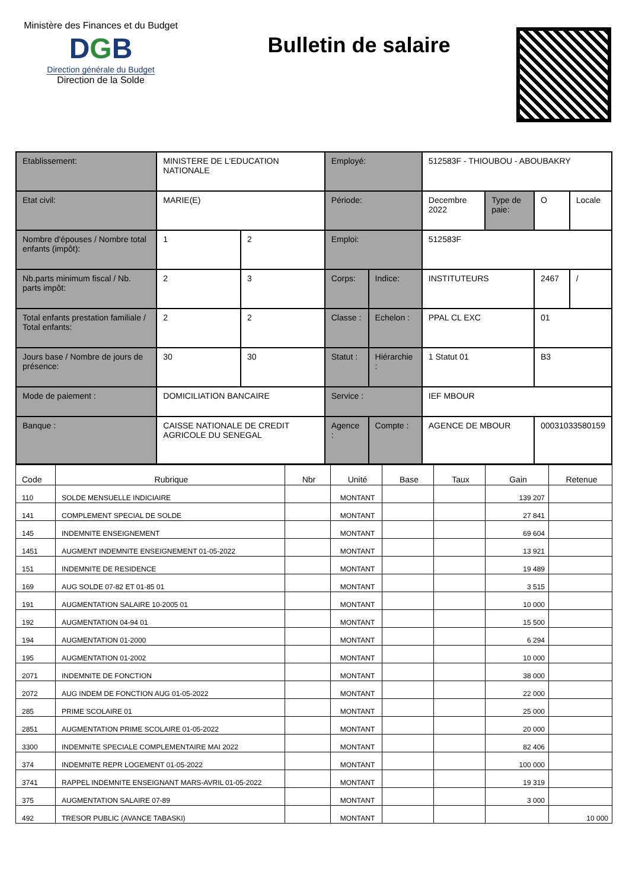Ministère des Finances et du Budget
DGB
Direction générale du Budget
Direction de la Solde
Bulletin de salaire
| Etablissement: | MINISTERE DE L'EDUCATION NATIONALE | | Employé: | | 512583F - THIOUBOU - ABOUBAKRY | | | |
| Etat civil: | MARIE(E) | | Période: | | Decembre 2022 | Type de paie: | O | Locale |
| Nombre d'épouses / Nombre total enfants (impôt): | 1 | 2 | Emploi: | | 512583F | | | |
| Nb.parts minimum fiscal / Nb. parts impôt: | 2 | 3 | Corps: | Indice: | INSTITUTEURS | | 2467 | / |
| Total enfants prestation familiale / Total enfants: | 2 | 2 | Classe : | Echelon : | PPAL CL EXC | | 01 | |
| Jours base / Nombre de jours de présence: | 30 | 30 | Statut : | Hiérarchie : | 1 Statut 01 | | B3 | |
| Mode de paiement : | DOMICILIATION BANCAIRE | | Service : | | IEF MBOUR | | | |
| Banque : | CAISSE NATIONALE DE CREDIT AGRICOLE DU SENEGAL | | Agence : | Compte : | AGENCE DE MBOUR | | 00031033580159 | |
| Code | Rubrique | Nbr | Unité | Base | Taux | Gain | Retenue |
| --- | --- | --- | --- | --- | --- | --- | --- |
| 110 | SOLDE MENSUELLE INDICIAIRE | | MONTANT | | | 139 207 | |
| 141 | COMPLEMENT SPECIAL DE SOLDE | | MONTANT | | | 27 841 | |
| 145 | INDEMNITE ENSEIGNEMENT | | MONTANT | | | 69 604 | |
| 1451 | AUGMENT INDEMNITE ENSEIGNEMENT 01-05-2022 | | MONTANT | | | 13 921 | |
| 151 | INDEMNITE DE RESIDENCE | | MONTANT | | | 19 489 | |
| 169 | AUG SOLDE 07-82 ET 01-85 01 | | MONTANT | | | 3 515 | |
| 191 | AUGMENTATION SALAIRE 10-2005 01 | | MONTANT | | | 10 000 | |
| 192 | AUGMENTATION 04-94 01 | | MONTANT | | | 15 500 | |
| 194 | AUGMENTATION 01-2000 | | MONTANT | | | 6 294 | |
| 195 | AUGMENTATION 01-2002 | | MONTANT | | | 10 000 | |
| 2071 | INDEMNITE DE FONCTION | | MONTANT | | | 38 000 | |
| 2072 | AUG INDEM DE FONCTION AUG 01-05-2022 | | MONTANT | | | 22 000 | |
| 285 | PRIME SCOLAIRE 01 | | MONTANT | | | 25 000 | |
| 2851 | AUGMENTATION PRIME SCOLAIRE 01-05-2022 | | MONTANT | | | 20 000 | |
| 3300 | INDEMNITE SPECIALE COMPLEMENTAIRE MAI 2022 | | MONTANT | | | 82 406 | |
| 374 | INDEMNITE REPR LOGEMENT 01-05-2022 | | MONTANT | | | 100 000 | |
| 3741 | RAPPEL INDEMNITE ENSEIGNANT MARS-AVRIL 01-05-2022 | | MONTANT | | | 19 319 | |
| 375 | AUGMENTATION SALAIRE 07-89 | | MONTANT | | | 3 000 | |
| 492 | TRESOR PUBLIC (AVANCE TABASKI) | | MONTANT | | | | 10 000 |